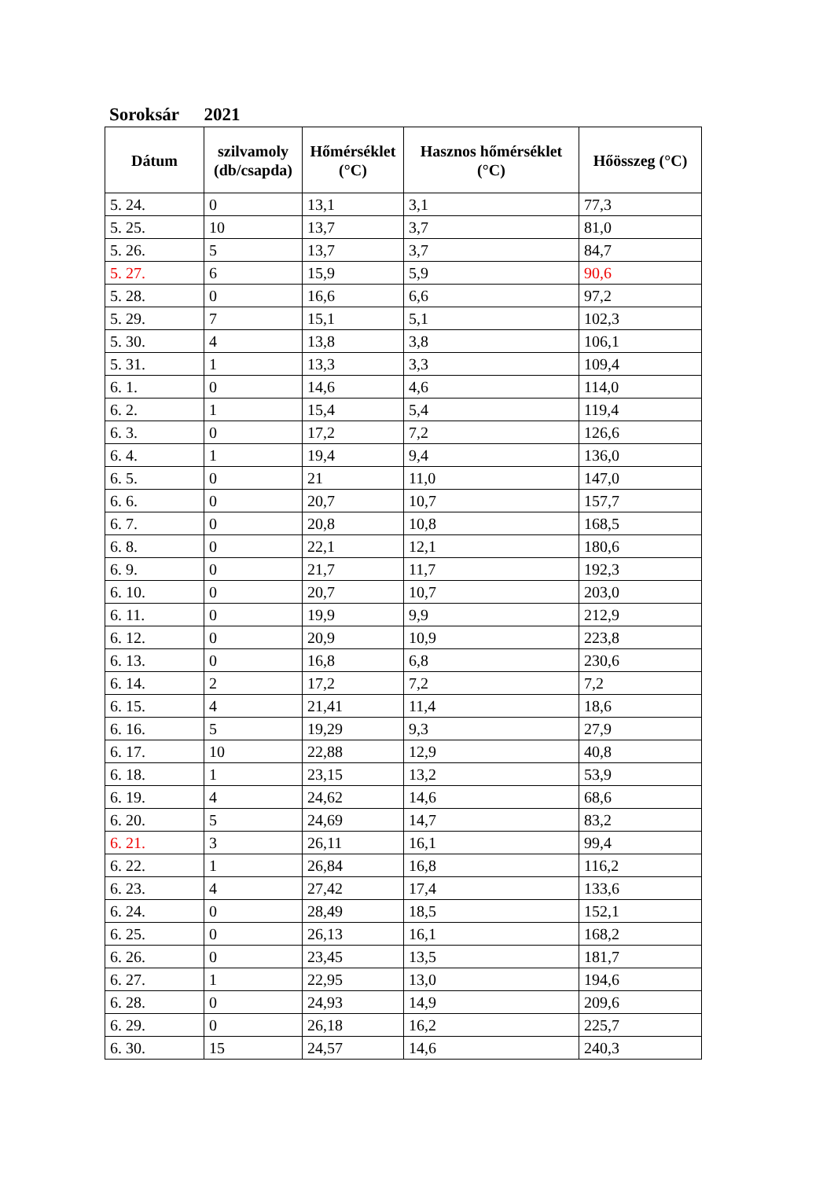Soroksár 2021
| Dátum | szilvamoly (db/csapda) | Hőmérséklet (°C) | Hasznos hőmérséklet (°C) | Hőösszeg (°C) |
| --- | --- | --- | --- | --- |
| 5. 24. | 0 | 13,1 | 3,1 | 77,3 |
| 5. 25. | 10 | 13,7 | 3,7 | 81,0 |
| 5. 26. | 5 | 13,7 | 3,7 | 84,7 |
| 5. 27. | 6 | 15,9 | 5,9 | 90,6 |
| 5. 28. | 0 | 16,6 | 6,6 | 97,2 |
| 5. 29. | 7 | 15,1 | 5,1 | 102,3 |
| 5. 30. | 4 | 13,8 | 3,8 | 106,1 |
| 5. 31. | 1 | 13,3 | 3,3 | 109,4 |
| 6. 1. | 0 | 14,6 | 4,6 | 114,0 |
| 6. 2. | 1 | 15,4 | 5,4 | 119,4 |
| 6. 3. | 0 | 17,2 | 7,2 | 126,6 |
| 6. 4. | 1 | 19,4 | 9,4 | 136,0 |
| 6. 5. | 0 | 21 | 11,0 | 147,0 |
| 6. 6. | 0 | 20,7 | 10,7 | 157,7 |
| 6. 7. | 0 | 20,8 | 10,8 | 168,5 |
| 6. 8. | 0 | 22,1 | 12,1 | 180,6 |
| 6. 9. | 0 | 21,7 | 11,7 | 192,3 |
| 6. 10. | 0 | 20,7 | 10,7 | 203,0 |
| 6. 11. | 0 | 19,9 | 9,9 | 212,9 |
| 6. 12. | 0 | 20,9 | 10,9 | 223,8 |
| 6. 13. | 0 | 16,8 | 6,8 | 230,6 |
| 6. 14. | 2 | 17,2 | 7,2 | 7,2 |
| 6. 15. | 4 | 21,41 | 11,4 | 18,6 |
| 6. 16. | 5 | 19,29 | 9,3 | 27,9 |
| 6. 17. | 10 | 22,88 | 12,9 | 40,8 |
| 6. 18. | 1 | 23,15 | 13,2 | 53,9 |
| 6. 19. | 4 | 24,62 | 14,6 | 68,6 |
| 6. 20. | 5 | 24,69 | 14,7 | 83,2 |
| 6. 21. | 3 | 26,11 | 16,1 | 99,4 |
| 6. 22. | 1 | 26,84 | 16,8 | 116,2 |
| 6. 23. | 4 | 27,42 | 17,4 | 133,6 |
| 6. 24. | 0 | 28,49 | 18,5 | 152,1 |
| 6. 25. | 0 | 26,13 | 16,1 | 168,2 |
| 6. 26. | 0 | 23,45 | 13,5 | 181,7 |
| 6. 27. | 1 | 22,95 | 13,0 | 194,6 |
| 6. 28. | 0 | 24,93 | 14,9 | 209,6 |
| 6. 29. | 0 | 26,18 | 16,2 | 225,7 |
| 6. 30. | 15 | 24,57 | 14,6 | 240,3 |